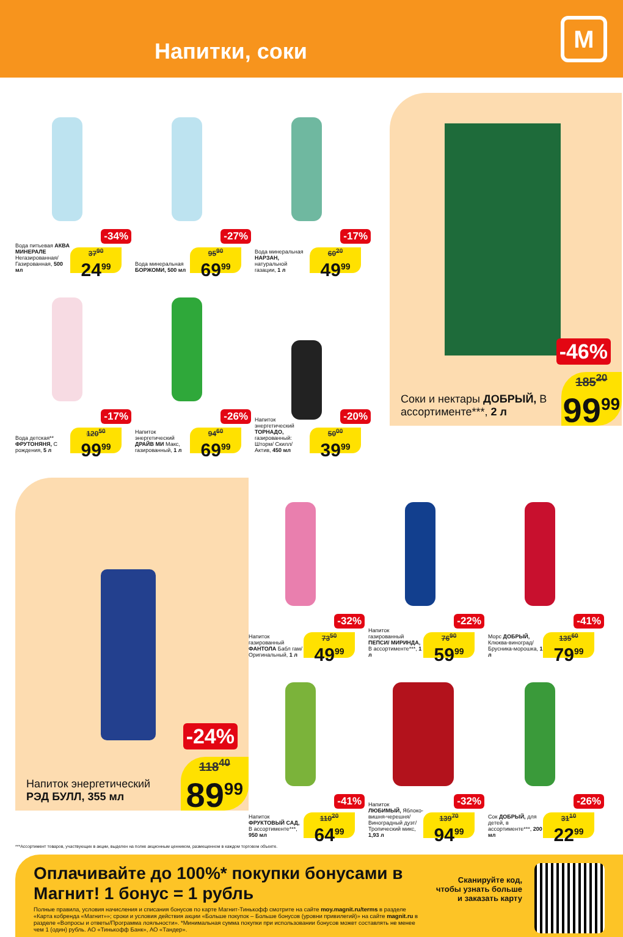Напитки, соки
М
-34%
Вода питьевая АКВА МИНЕРАЛЕ Негазированная/ Газированная, 500 мл
37<sup>90</sup>
24<sup>99</sup>
-27%
Вода минеральная БОРЖОМИ, 500 мл
95<sup>90</sup>
69<sup>99</sup>
-17%
Вода минеральная НАРЗАН, натуральной газации, 1 л
60<sup>20</sup>
49<sup>99</sup>
-17%
Вода детская** ФРУТОНЯНЯ, С рождения, 5 л
120<sup>50</sup>
99<sup>99</sup>
-26%
Напиток энергетический ДРАЙВ МИ Макс, газированный, 1 л
94<sup>60</sup>
69<sup>99</sup>
-20%
Напиток энергетический ТОРНАДО, газированный: Шторм/ Скилл/ Актив, 450 мл
50<sup>00</sup>
39<sup>99</sup>
-46%
Соки и нектары ДОБРЫЙ, В ассортименте***, 2 л
185<sup>20</sup>
99<sup>99</sup>
-24%
Напиток энергетический РЭД БУЛЛ, 355 мл
118<sup>40</sup>
89<sup>99</sup>
-32%
Напиток газированный ФАНТОЛА Бабл гам/ Оригинальный, 1 л
73<sup>50</sup>
49<sup>99</sup>
-22%
Напиток газированный ПЕПСИ/ МИРИНДА, В ассортименте***, 1 л
76<sup>90</sup>
59<sup>99</sup>
-41%
Морс ДОБРЫЙ, Клюква-виноград/ Брусника-морошка, 1 л
135<sup>60</sup>
79<sup>99</sup>
-41%
Напиток ФРУКТОВЫЙ САД, В ассортименте***, 950 мл
110<sup>20</sup>
64<sup>99</sup>
-32%
Напиток ЛЮБИМЫЙ, Яблоко-вишня-черешня/ Виноградный дуэт/ Тропический микс, 1,93 л
139<sup>70</sup>
94<sup>99</sup>
-26%
Сок ДОБРЫЙ, для детей, в ассортименте***, 200 мл
31<sup>10</sup>
22<sup>99</sup>
***Ассортимент товаров, участвующих в акции, выделен на полке акционным ценником, размещенном в каждом торговом объекте.
Оплачивайте до 100%* покупки бонусами в Магнит! 1 бонус = 1 рубль
Полные правила, условия начисления и списания бонусов по карте Магнит-Тинькофф смотрите на сайте moy.magnit.ru/terms в разделе «Карта кобренда «Магнит»»; сроки и условия действия акции «Больше покупок – Больше бонусов (уровни привилегий)» на сайте magnit.ru в разделе «Вопросы и ответы/Программа лояльности». *Минимальная сумма покупки при использовании бонусов может составлять не менее чем 1 (один) рубль. АО «Тинькофф Банк», АО «Тандер».
Сканируйте код,
чтобы узнать больше
и заказать карту